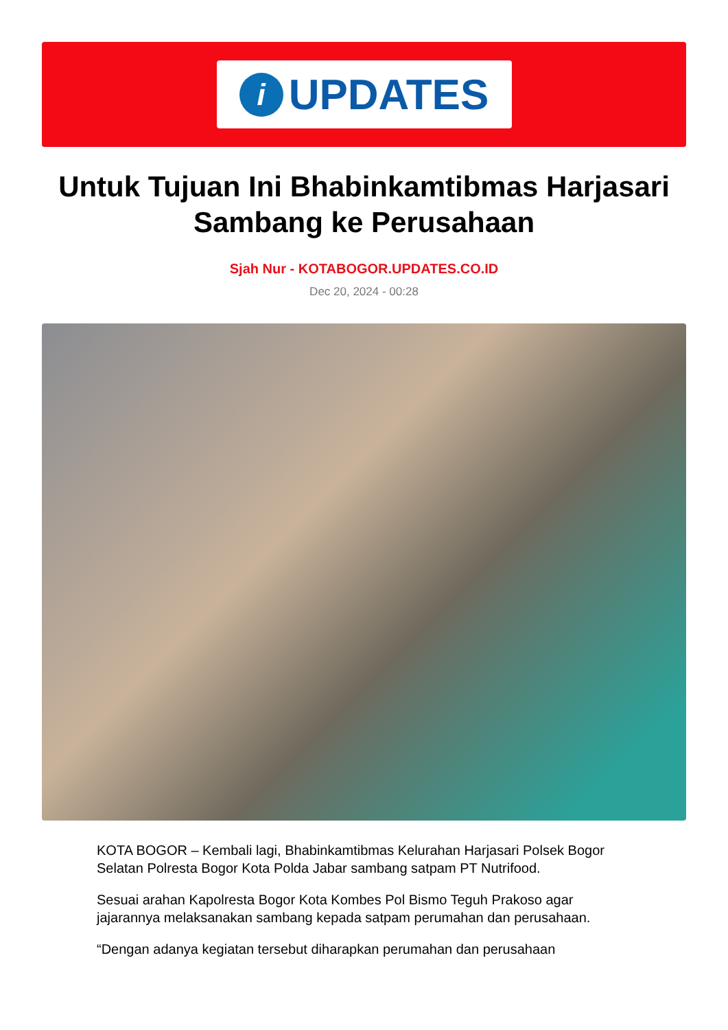i
UPDATES
Untuk Tujuan Ini Bhabinkamtibmas Harjasari Sambang ke Perusahaan
Sjah Nur - KOTABOGOR.UPDATES.CO.ID
Dec 20, 2024 - 00:28
KOTA BOGOR – Kembali lagi, Bhabinkamtibmas Kelurahan Harjasari Polsek Bogor Selatan Polresta Bogor Kota Polda Jabar sambang satpam PT Nutrifood.
Sesuai arahan Kapolresta Bogor Kota Kombes Pol Bismo Teguh Prakoso agar jajarannya melaksanakan sambang kepada satpam perumahan dan perusahaan.
“Dengan adanya kegiatan tersebut diharapkan perumahan dan perusahaan